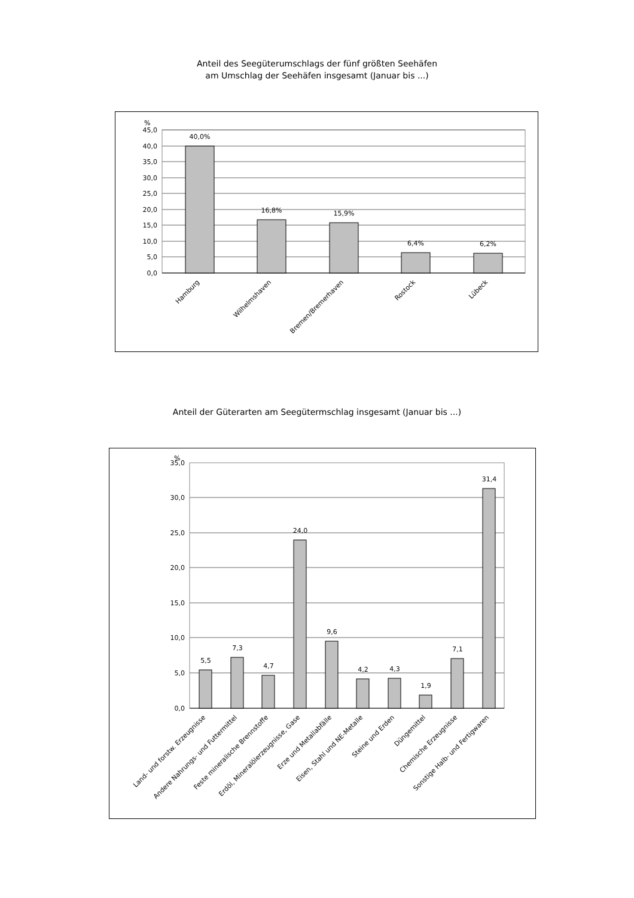Anteil des Seegüterumschlags der fünf größten Seehäfen
am Umschlag der Seehäfen insgesamt (Januar bis ...)
45,0
40,0
35,0
30,0
25,0
20,0
15,0
10,0
5,0
0,0
%
40,0%
16,8%
15,9%
6,4%
6,2%
Hamburg
Wilhelmshaven
Bremen/Bremerhaven
Rostock
Lübeck
Anteil der Güterarten am Seegütermschlag insgesamt (Januar bis ...)
35,0
30,0
25,0
20,0
15,0
10,0
5,0
0,0
%
5,5
7,3
4,7
24,0
9,6
4,2
4,3
1,9
7,1
31,4
Land- und forstw. Erzeugnisse
Andere Nahrungs- und Futtermittel
Feste mineralische Brennstoffe
Erdöl, Mineralölerzeugnisse, Gase
Erze und Metallabfälle
Eisen, Stahl und NE-Metalle
Steine und Erden
Düngemittel
Chemische Erzeugnisse
Sonstige Halb- und Fertigwaren